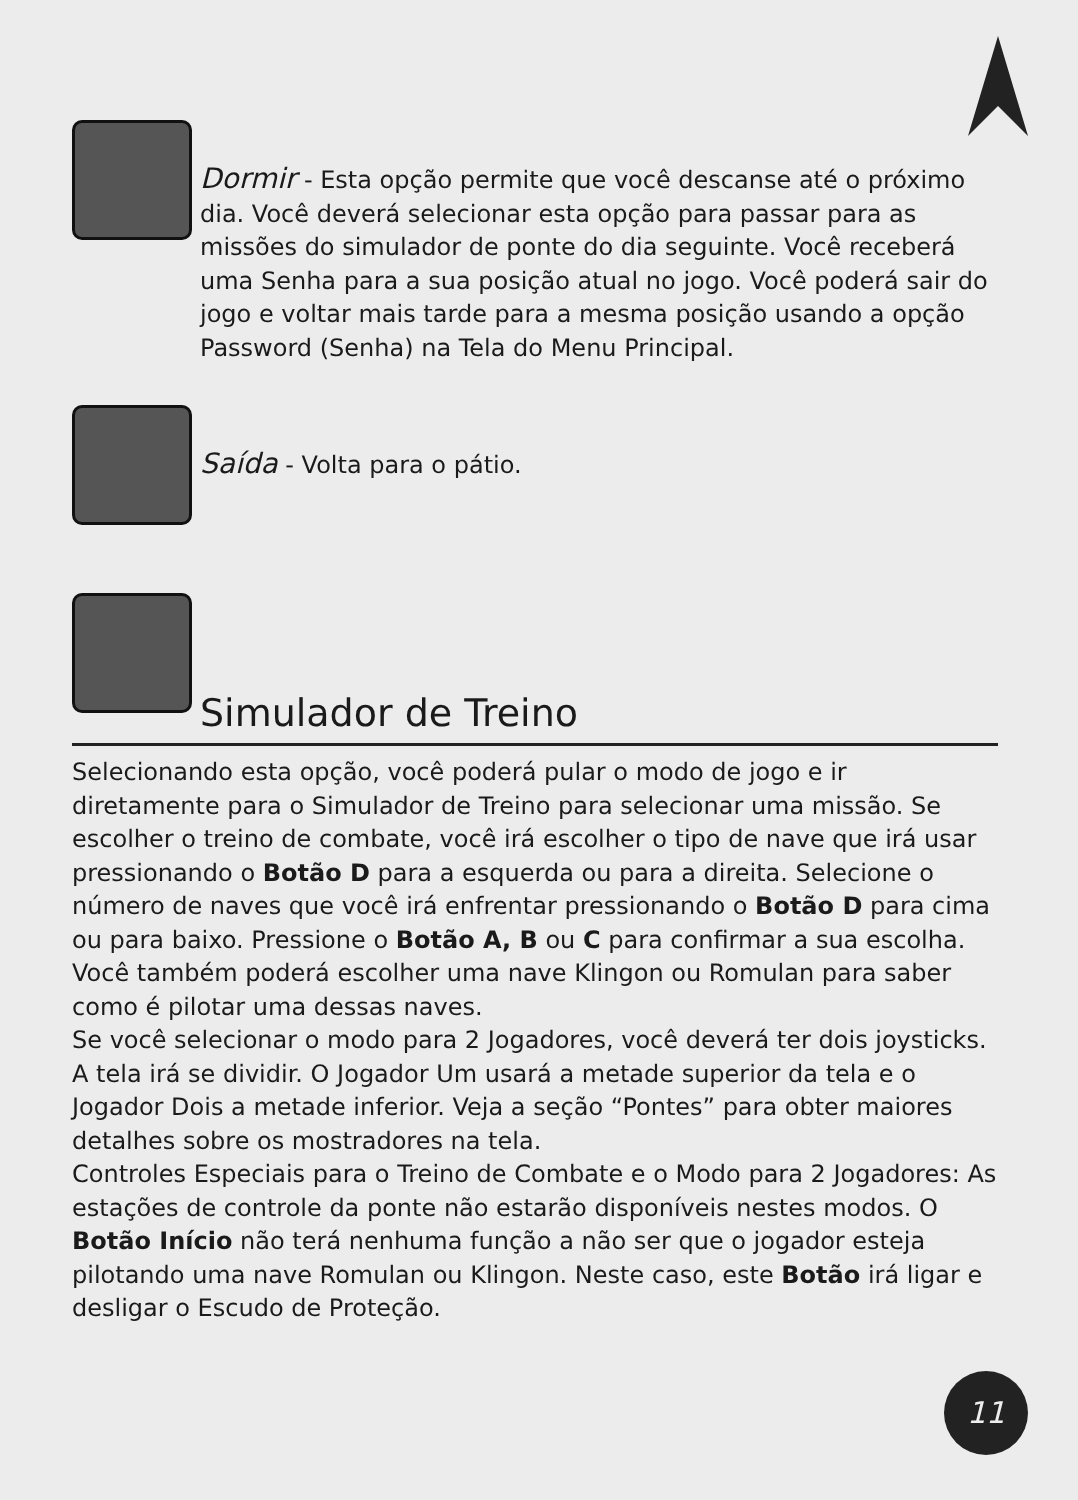Dormir - Esta opção permite que você descanse até o próximo dia. Você deverá selecionar esta opção para passar para as missões do simulador de ponte do dia seguinte. Você receberá uma Senha para a sua posição atual no jogo. Você poderá sair do jogo e voltar mais tarde para a mesma posição usando a opção Password (Senha) na Tela do Menu Principal.
Saída - Volta para o pátio.
Simulador de Treino
Selecionando esta opção, você poderá pular o modo de jogo e ir diretamente para o Simulador de Treino para selecionar uma missão. Se escolher o treino de combate, você irá escolher o tipo de nave que irá usar pressionando o Botão D para a esquerda ou para a direita. Selecione o número de naves que você irá enfrentar pressionando o Botão D para cima ou para baixo. Pressione o Botão A, B ou C para confirmar a sua escolha. Você também poderá escolher uma nave Klingon ou Romulan para saber como é pilotar uma dessas naves.
Se você selecionar o modo para 2 Jogadores, você deverá ter dois joysticks. A tela irá se dividir. O Jogador Um usará a metade superior da tela e o Jogador Dois a metade inferior. Veja a seção “Pontes” para obter maiores detalhes sobre os mostradores na tela.
Controles Especiais para o Treino de Combate e o Modo para 2 Jogadores: As estações de controle da ponte não estarão disponíveis nestes modos. O Botão Início não terá nenhuma função a não ser que o jogador esteja pilotando uma nave Romulan ou Klingon. Neste caso, este Botão irá ligar e desligar o Escudo de Proteção.
11